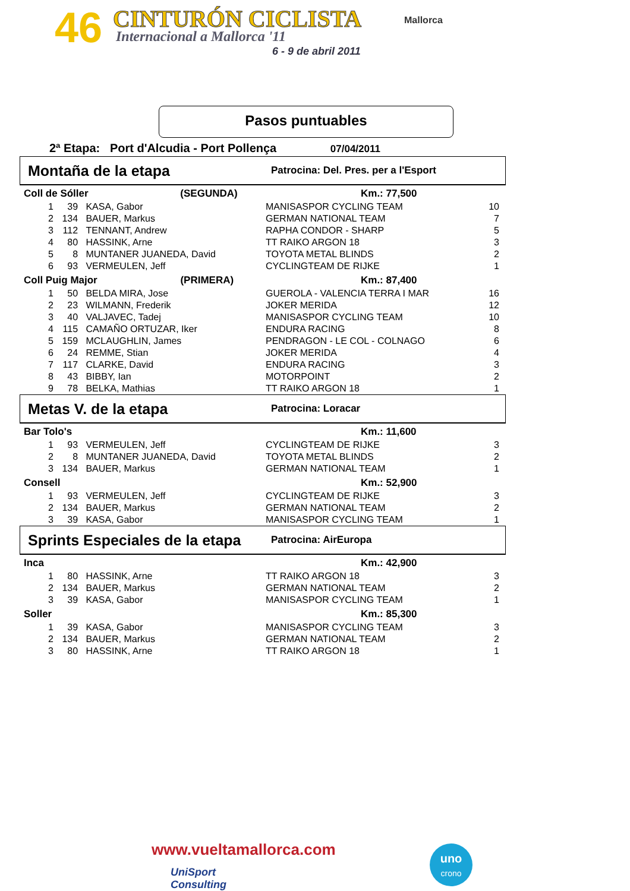46 CINTURÓN CICLISTA
Internacional a Mallorca '11
6 - 9 de abril 2011
Mallorca
Pasos puntuables
2ª Etapa: Port d'Alcudia - Port Pollença 07/04/2011
Montaña de la etapa
Patrocina: Del. Pres. per a l'Esport
| Coll de Sóller (SEGUNDA) | | | Km.: 77,500 | |
| 1 | 39 | KASA, Gabor | MANISASPOR CYCLING TEAM | 10 |
| 2 | 134 | BAUER, Markus | GERMAN NATIONAL TEAM | 7 |
| 3 | 112 | TENNANT, Andrew | RAPHA CONDOR - SHARP | 5 |
| 4 | 80 | HASSINK, Arne | TT RAIKO ARGON 18 | 3 |
| 5 | 8 | MUNTANER JUANEDA, David | TOYOTA METAL BLINDS | 2 |
| 6 | 93 | VERMEULEN, Jeff | CYCLINGTEAM DE RIJKE | 1 |
| Coll Puig Major (PRIMERA) | | | Km.: 87,400 | |
| 1 | 50 | BELDA MIRA, Jose | GUEROLA - VALENCIA TERRA I MAR | 16 |
| 2 | 23 | WILMANN, Frederik | JOKER MERIDA | 12 |
| 3 | 40 | VALJAVEC, Tadej | MANISASPOR CYCLING TEAM | 10 |
| 4 | 115 | CAMAÑO ORTUZAR, Iker | ENDURA RACING | 8 |
| 5 | 159 | MCLAUGHLIN, James | PENDRAGON - LE COL - COLNAGO | 6 |
| 6 | 24 | REMME, Stian | JOKER MERIDA | 4 |
| 7 | 117 | CLARKE, David | ENDURA RACING | 3 |
| 8 | 43 | BIBBY, Ian | MOTORPOINT | 2 |
| 9 | 78 | BELKA, Mathias | TT RAIKO ARGON 18 | 1 |
Metas V. de la etapa
Patrocina: Loracar
| Bar Tolo's | | | Km.: 11,600 | |
| 1 | 93 | VERMEULEN, Jeff | CYCLINGTEAM DE RIJKE | 3 |
| 2 | 8 | MUNTANER JUANEDA, David | TOYOTA METAL BLINDS | 2 |
| 3 | 134 | BAUER, Markus | GERMAN NATIONAL TEAM | 1 |
| Consell | | | Km.: 52,900 | |
| 1 | 93 | VERMEULEN, Jeff | CYCLINGTEAM DE RIJKE | 3 |
| 2 | 134 | BAUER, Markus | GERMAN NATIONAL TEAM | 2 |
| 3 | 39 | KASA, Gabor | MANISASPOR CYCLING TEAM | 1 |
Sprints Especiales de la etapa
Patrocina: AirEuropa
| Inca | | | Km.: 42,900 | |
| 1 | 80 | HASSINK, Arne | TT RAIKO ARGON 18 | 3 |
| 2 | 134 | BAUER, Markus | GERMAN NATIONAL TEAM | 2 |
| 3 | 39 | KASA, Gabor | MANISASPOR CYCLING TEAM | 1 |
| Soller | | | Km.: 85,300 | |
| 1 | 39 | KASA, Gabor | MANISASPOR CYCLING TEAM | 3 |
| 2 | 134 | BAUER, Markus | GERMAN NATIONAL TEAM | 2 |
| 3 | 80 | HASSINK, Arne | TT RAIKO ARGON 18 | 1 |
www.vueltamallorca.com
UniSport
Consulting
uno
crono